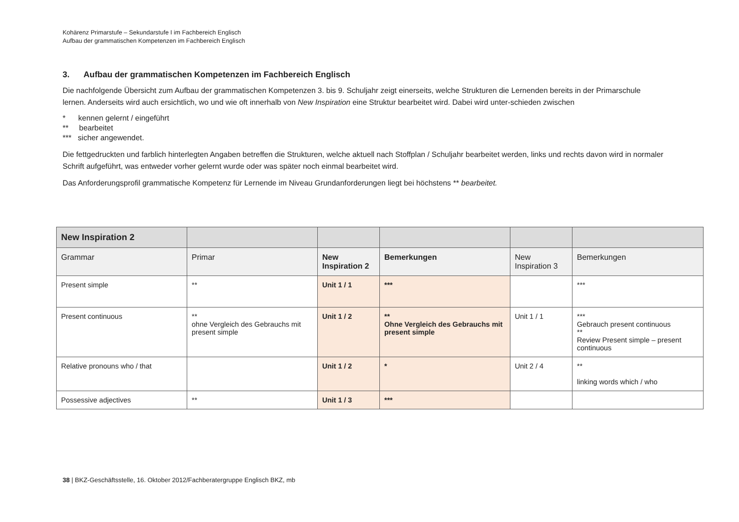Kohärenz Primarstufe – Sekundarstufe I im Fachbereich Englisch
Aufbau der grammatischen Kompetenzen im Fachbereich Englisch
3. Aufbau der grammatischen Kompetenzen im Fachbereich Englisch
Die nachfolgende Übersicht zum Aufbau der grammatischen Kompetenzen 3. bis 9. Schuljahr zeigt einerseits, welche Strukturen die Lernenden bereits in der Primarschule lernen. Anderseits wird auch ersichtlich, wo und wie oft innerhalb von New Inspiration eine Struktur bearbeitet wird. Dabei wird unter-schieden zwischen
* kennen gelernt / eingeführt
** bearbeitet
*** sicher angewendet.
Die fettgedruckten und farblich hinterlegten Angaben betreffen die Strukturen, welche aktuell nach Stoffplan / Schuljahr bearbeitet werden, links und rechts davon wird in normaler Schrift aufgeführt, was entweder vorher gelernt wurde oder was später noch einmal bearbeitet wird.
Das Anforderungsprofil grammatische Kompetenz für Lernende im Niveau Grundanforderungen liegt bei höchstens ** bearbeitet.
| New Inspiration 2 | | | | | |
| --- | --- | --- | --- | --- | --- |
| Grammar | Primar | New Inspiration 2 | Bemerkungen | New Inspiration 3 | Bemerkungen |
| Present simple | ** | Unit 1 / 1 | *** | | *** |
| Present continuous | ** ohne Vergleich des Gebrauchs mit present simple | Unit 1 / 2 | ** Ohne Vergleich des Gebrauchs mit present simple | Unit 1 / 1 | *** Gebrauch present continuous ** Review Present simple – present continuous |
| Relative pronouns who / that | | Unit 1 / 2 | * | Unit 2 / 4 | ** linking words which / who |
| Possessive adjectives | ** | Unit 1 / 3 | *** | | |
38 | BKZ-Geschäftsstelle, 16. Oktober 2012/Fachberatergruppe Englisch BKZ, mb